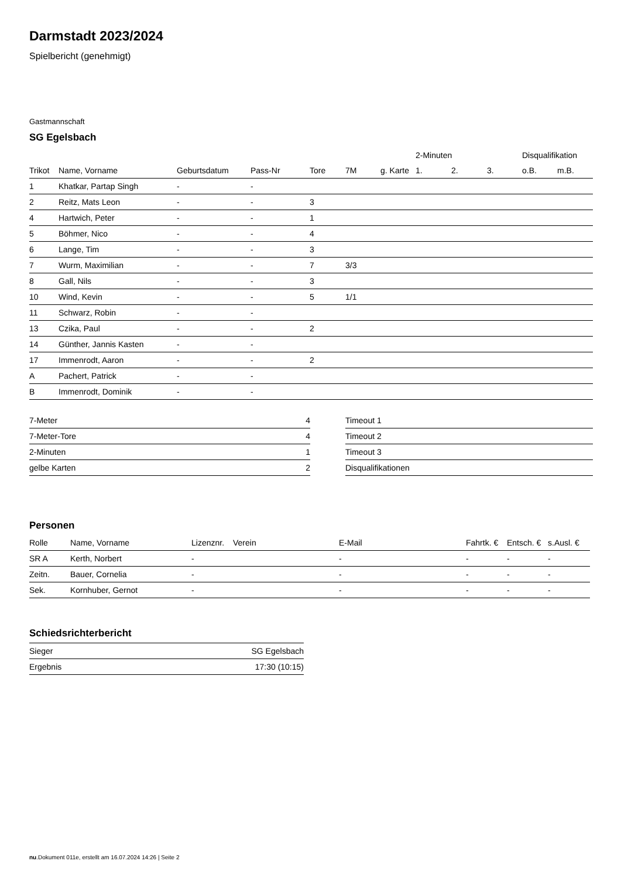Darmstadt 2023/2024
Spielbericht (genehmigt)
Gastmannschaft
SG Egelsbach
| | | | | | | | 2-Minuten | | | Disqualifikation | |
| --- | --- | --- | --- | --- | --- | --- | --- | --- | --- | --- | --- |
| Trikot | Name, Vorname | Geburtsdatum | Pass-Nr | Tore | 7M | g. Karte | 1. | 2. | 3. | o.B. | m.B. |
| 1 | Khatkar, Partap Singh | - | - | | | | | | | | |
| 2 | Reitz, Mats Leon | - | - | 3 | | | | | | | |
| 4 | Hartwich, Peter | - | - | 1 | | | | | | | |
| 5 | Böhmer, Nico | - | - | 4 | | | | | | | |
| 6 | Lange, Tim | - | - | 3 | | | | | | | |
| 7 | Wurm, Maximilian | - | - | 7 | 3/3 | | | | | | |
| 8 | Gall, Nils | - | - | 3 | | | | | | | |
| 10 | Wind, Kevin | - | - | 5 | 1/1 | | | | | | |
| 11 | Schwarz, Robin | - | - | | | | | | | | |
| 13 | Czika, Paul | - | - | 2 | | | | | | | |
| 14 | Günther, Jannis Kasten | - | - | | | | | | | | |
| 17 | Immenrodt, Aaron | - | - | 2 | | | | | | | |
| A | Pachert, Patrick | - | - | | | | | | | | |
| B | Immenrodt, Dominik | - | - | | | | | | | | |
| 7-Meter | 4 | | Timeout 1 |
| 7-Meter-Tore | 4 | | Timeout 2 |
| 2-Minuten | 1 | | Timeout 3 |
| gelbe Karten | 2 | | Disqualifikationen |
Personen
| Rolle | Name, Vorname | Lizenznr. | Verein | E-Mail | Fahrtk. € | Entsch. € | s.Ausl. € |
| --- | --- | --- | --- | --- | --- | --- | --- |
| SR A | Kerth, Norbert | - | | - | - | - | - |
| Zeitn. | Bauer, Cornelia | - | | - | - | - | - |
| Sek. | Kornhuber, Gernot | - | | - | - | - | - |
Schiedsrichterbericht
| Sieger | SG Egelsbach |
| Ergebnis | 17:30 (10:15) |
nu.Dokument 011e, erstellt am 16.07.2024 14:26 | Seite 2